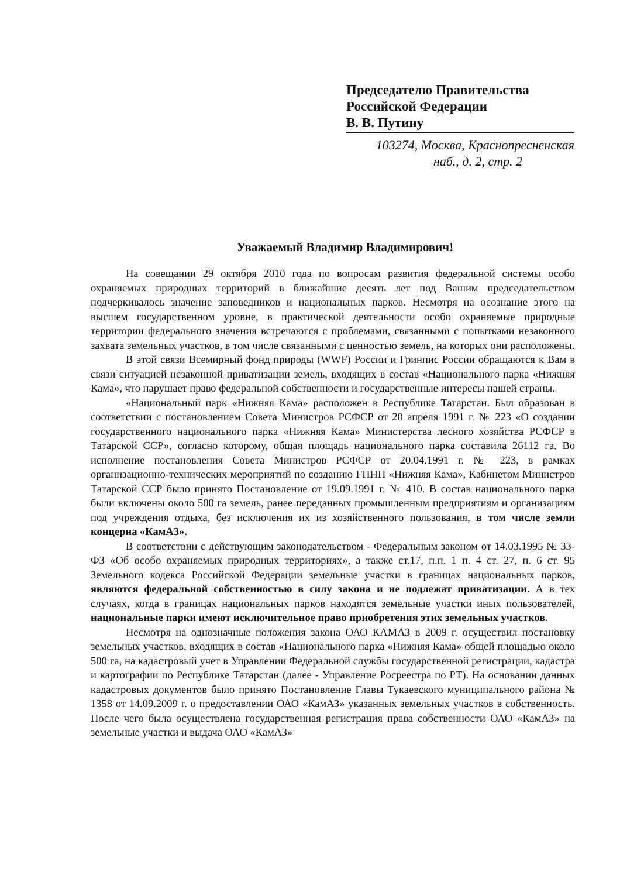Председателю Правительства
Российской Федерации
В. В. Путину
103274, Москва, Краснопресненская
наб., д. 2, стр. 2
Уважаемый Владимир Владимирович!
На совещании 29 октября 2010 года по вопросам развития федеральной системы особо охраняемых природных территорий в ближайшие десять лет под Вашим председательством подчеркивалось значение заповедников и национальных парков. Несмотря на осознание этого на высшем государственном уровне, в практической деятельности особо охраняемые природные территории федерального значения встречаются с проблемами, связанными с попытками незаконного захвата земельных участков, в том числе связанными с ценностью земель, на которых они расположены.
В этой связи Всемирный фонд природы (WWF) России и Гринпис России обращаются к Вам в связи ситуацией незаконной приватизации земель, входящих в состав «Национального парка «Нижняя Кама», что нарушает право федеральной собственности и государственные интересы нашей страны.
«Национальный парк «Нижняя Кама» расположен в Республике Татарстан. Был образован в соответствии с постановлением Совета Министров РСФСР от 20 апреля 1991 г. № 223 «О создании государственного национального парка «Нижняя Кама» Министерства лесного хозяйства РСФСР в Татарской ССР», согласно которому, общая площадь национального парка составила 26112 га. Во исполнение постановления Совета Министров РСФСР от 20.04.1991 г. № 223, в рамках организационно-технических мероприятий по созданию ГПНП «Нижняя Кама», Кабинетом Министров Татарской ССР было принято Постановление от 19.09.1991 г. № 410. В состав национального парка были включены около 500 га земель, ранее переданных промышленным предприятиям и организациям под учреждения отдыха, без исключения их из хозяйственного пользования, в том числе земли концерна «КамАЗ».
В соответствии с действующим законодательством - Федеральным законом от 14.03.1995 № 33-ФЗ «Об особо охраняемых природных территориях», а также ст.17, п.п. 1 п. 4 ст. 27, п. 6 ст. 95 Земельного кодекса Российской Федерации земельные участки в границах национальных парков, являются федеральной собственностью в силу закона и не подлежат приватизации. А в тех случаях, когда в границах национальных парков находятся земельные участки иных пользователей, национальные парки имеют исключительное право приобретения этих земельных участков.
Несмотря на однозначные положения закона ОАО КАМАЗ в 2009 г. осуществил постановку земельных участков, входящих в состав «Национального парка «Нижняя Кама» общей площадью около 500 га, на кадастровый учет в Управлении Федеральной службы государственной регистрации, кадастра и картографии по Республике Татарстан (далее - Управление Росреестра по РТ). На основании данных кадастровых документов было принято Постановление Главы Тукаевского муниципального района № 1358 от 14.09.2009 г. о предоставлении ОАО «КамАЗ» указанных земельных участков в собственность. После чего была осуществлена государственная регистрация права собственности ОАО «КамАЗ» на земельные участки и выдача ОАО «КамАЗ»